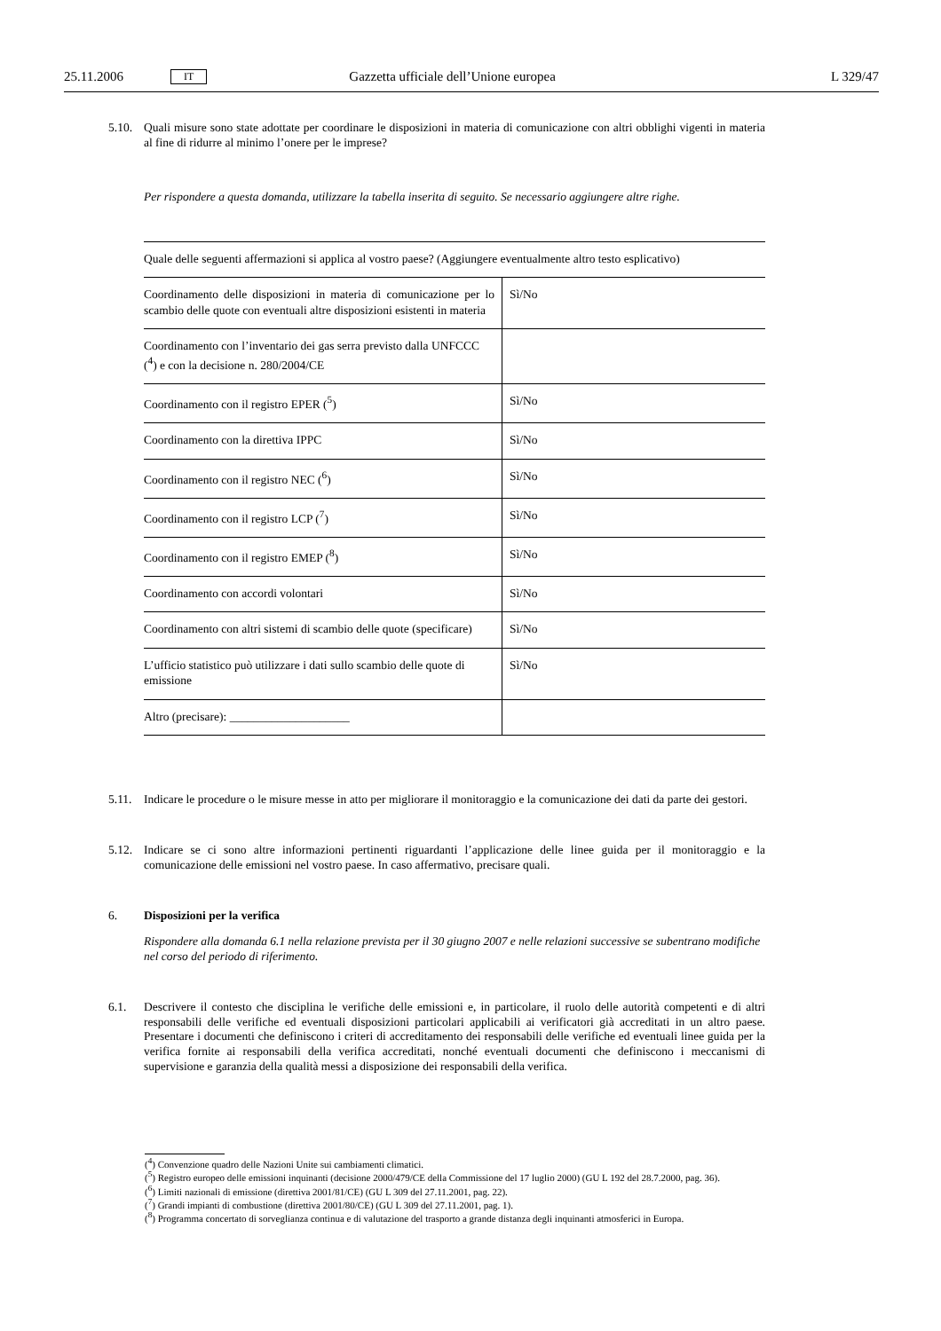25.11.2006 IT Gazzetta ufficiale dell’Unione europea L 329/47
5.10.
Quali misure sono state adottate per coordinare le disposizioni in materia di comunicazione con altri obblighi vigenti in materia al fine di ridurre al minimo l’onere per le imprese?
Per rispondere a questa domanda, utilizzare la tabella inserita di seguito. Se necessario aggiungere altre righe.
| Quale delle seguenti affermazioni si applica al vostro paese? (Aggiungere eventualmente altro testo esplicativo) | |
| Coordinamento delle disposizioni in materia di comunicazione per lo scambio delle quote con eventuali altre disposizioni esistenti in materia | Sì/No |
| Coordinamento con l’inventario dei gas serra previsto dalla UNFCCC (<sup>4</sup>) e con la decisione n. 280/2004/CE | |
| Coordinamento con il registro EPER (<sup>5</sup>) | Sì/No |
| Coordinamento con la direttiva IPPC | Sì/No |
| Coordinamento con il registro NEC (<sup>6</sup>) | Sì/No |
| Coordinamento con il registro LCP (<sup>7</sup>) | Sì/No |
| Coordinamento con il registro EMEP (<sup>8</sup>) | Sì/No |
| Coordinamento con accordi volontari | Sì/No |
| Coordinamento con altri sistemi di scambio delle quote (specificare) | Sì/No |
| L’ufficio statistico può utilizzare i dati sullo scambio delle quote di emissione | Sì/No |
| Altro (precisare): ____________________ | |
5.11.
Indicare le procedure o le misure messe in atto per migliorare il monitoraggio e la comunicazione dei dati da parte dei gestori.
5.12.
Indicare se ci sono altre informazioni pertinenti riguardanti l’applicazione delle linee guida per il monitoraggio e la comunicazione delle emissioni nel vostro paese. In caso affermativo, precisare quali.
6. Disposizioni per la verifica
Rispondere alla domanda 6.1 nella relazione prevista per il 30 giugno 2007 e nelle relazioni successive se subentrano modifiche nel corso del periodo di riferimento.
6.1. Descrivere il contesto che disciplina le verifiche delle emissioni e, in particolare, il ruolo delle autorità competenti e di altri responsabili delle verifiche ed eventuali disposizioni particolari applicabili ai verificatori già accreditati in un altro paese. Presentare i documenti che definiscono i criteri di accreditamento dei responsabili delle verifiche ed eventuali linee guida per la verifica fornite ai responsabili della verifica accreditati, nonché eventuali documenti che definiscono i meccanismi di supervisione e garanzia della qualità messi a disposizione dei responsabili della verifica.
(<sup>4</sup>) Convenzione quadro delle Nazioni Unite sui cambiamenti climatici.
(<sup>5</sup>) Registro europeo delle emissioni inquinanti (decisione 2000/479/CE della Commissione del 17 luglio 2000) (GU L 192 del 28.7.2000, pag. 36).
(<sup>6</sup>) Limiti nazionali di emissione (direttiva 2001/81/CE) (GU L 309 del 27.11.2001, pag. 22).
(<sup>7</sup>) Grandi impianti di combustione (direttiva 2001/80/CE) (GU L 309 del 27.11.2001, pag. 1).
(<sup>8</sup>) Programma concertato di sorveglianza continua e di valutazione del trasporto a grande distanza degli inquinanti atmosferici in Europa.